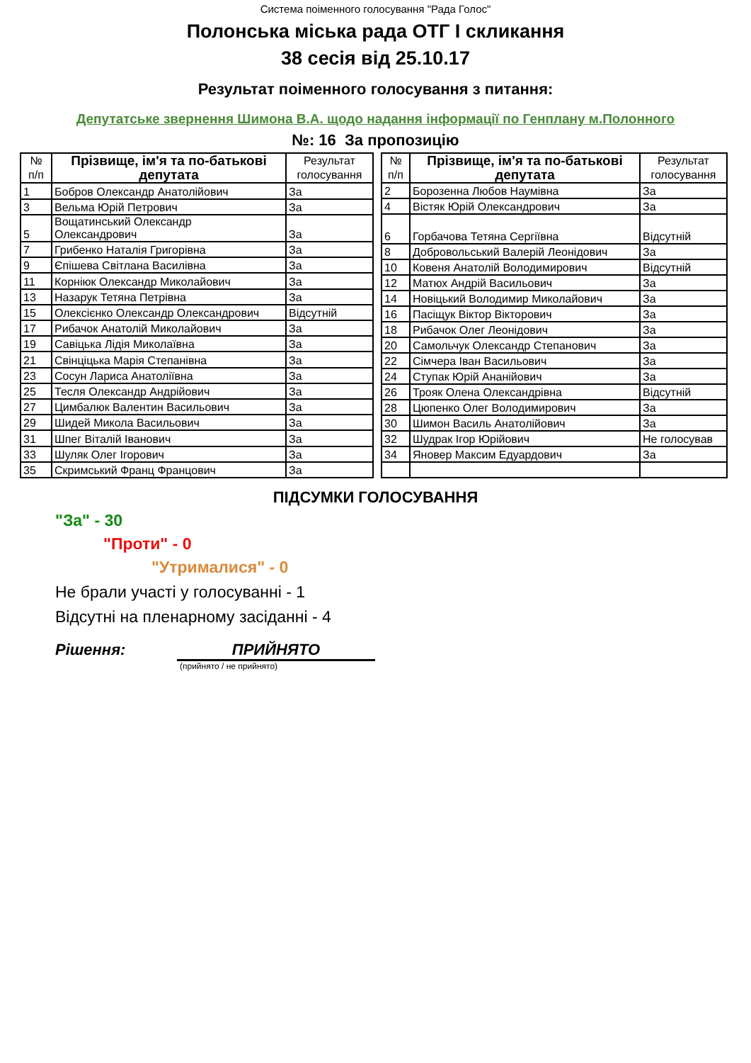Система поіменного голосування "Рада Голос"
Полонська міська рада ОТГ І скликання
38 сесія від 25.10.17
Результат поіменного голосування з питання:
Депутатське звернення Шимона В.А. щодо надання інформації по Генплану м.Полонного
№: 16 За пропозицію
| № п/п | Прізвище, ім'я та по-батькові депутата | Результат голосування |
| --- | --- | --- |
| 1 | Бобров Олександр Анатолійович | За |
| 3 | Вельма Юрій Петрович | За |
| 5 | Вощатинський Олександр Олександрович | За |
| 7 | Грибенко Наталія Григорівна | За |
| 9 | Єпішева Світлана Василівна | За |
| 11 | Корніюк Олександр Миколайович | За |
| 13 | Назарук Тетяна Петрівна | За |
| 15 | Олексієнко Олександр Олександрович | Відсутній |
| 17 | Рибачок Анатолій Миколайович | За |
| 19 | Савіцька Лідія Миколаївна | За |
| 21 | Свінціцька Марія Степанівна | За |
| 23 | Сосун Лариса Анатоліївна | За |
| 25 | Тесля Олександр Андрійович | За |
| 27 | Цимбалюк Валентин Васильович | За |
| 29 | Шидей Микола Васильович | За |
| 31 | Шпег Віталій Іванович | За |
| 33 | Шуляк Олег Ігорович | За |
| 35 | Скримський Франц Францович | За |
| № п/п | Прізвище, ім'я та по-батькові депутата | Результат голосування |
| --- | --- | --- |
| 2 | Борозенна Любов Наумівна | За |
| 4 | Вістяк Юрій Олександрович | За |
| 6 | Горбачова Тетяна Сергіївна | Відсутній |
| 8 | Добровольський Валерій Леонідович | За |
| 10 | Ковеня Анатолій Володимирович | Відсутній |
| 12 | Матюх Андрій Васильович | За |
| 14 | Новіцький Володимир Миколайович | За |
| 16 | Пасіщук Віктор Вікторович | За |
| 18 | Рибачок Олег Леонідович | За |
| 20 | Самольчук Олександр Степанович | За |
| 22 | Сімчера Іван Васильович | За |
| 24 | Ступак Юрій Ананійович | За |
| 26 | Трояк Олена Олександрівна | Відсутній |
| 28 | Цюпенко Олег Володимирович | За |
| 30 | Шимон Василь Анатолійович | За |
| 32 | Шудрак Ігор Юрійович | Не голосував |
| 34 | Яновер Максим Едуардович | За |
ПІДСУМКИ ГОЛОСУВАННЯ
"За" - 30
"Проти" - 0
"Утрималися" - 0
Не брали участі у голосуванні - 1
Відсутні на пленарному засіданні - 4
Рішення: ПРИЙНЯТО
(прийнято / не прийнято)